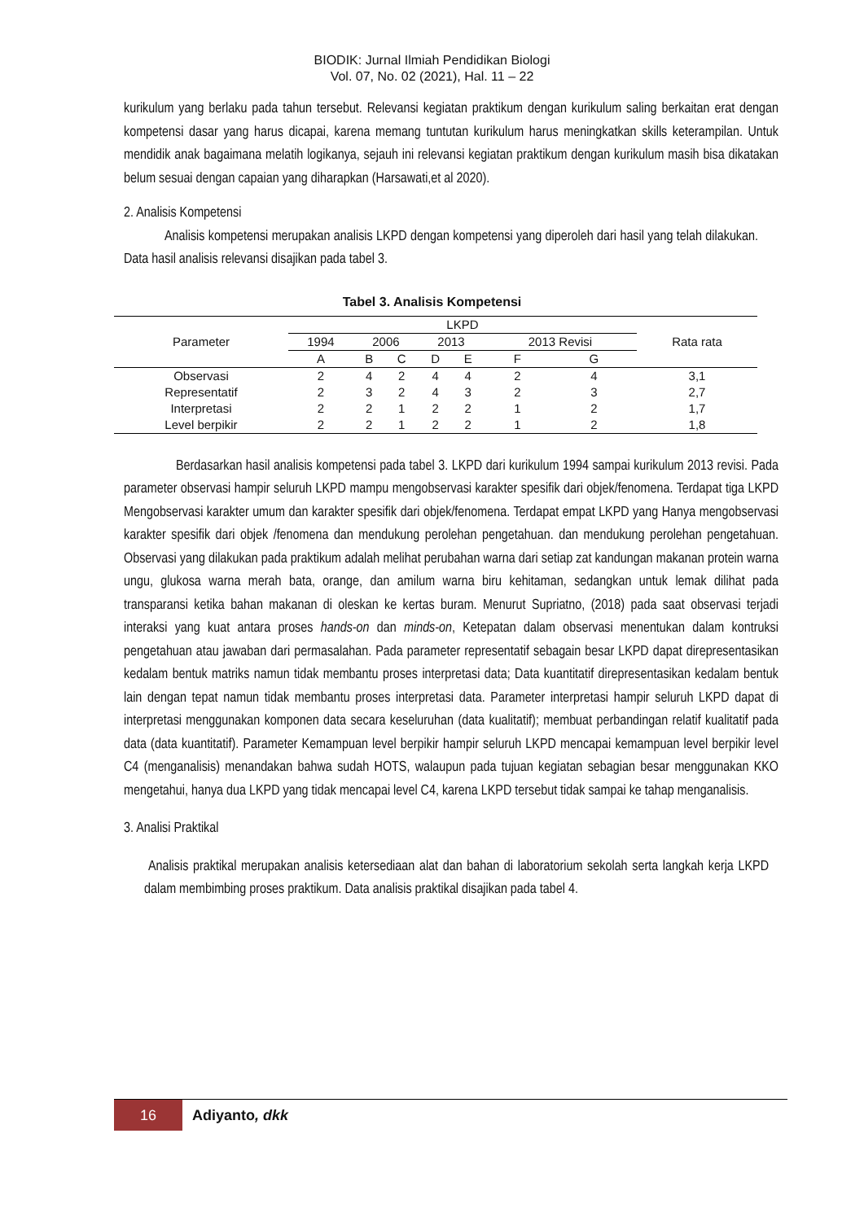BIODIK: Jurnal Ilmiah Pendidikan Biologi
Vol. 07, No. 02 (2021), Hal. 11 – 22
kurikulum yang berlaku pada tahun tersebut. Relevansi kegiatan praktikum dengan kurikulum saling berkaitan erat dengan kompetensi dasar yang harus dicapai, karena memang tuntutan kurikulum harus meningkatkan skills keterampilan. Untuk mendidik anak bagaimana melatih logikanya, sejauh ini relevansi kegiatan praktikum dengan kurikulum masih bisa dikatakan belum sesuai dengan capaian yang diharapkan (Harsawati,et al 2020).
2. Analisis Kompetensi
Analisis kompetensi merupakan analisis LKPD dengan kompetensi yang diperoleh dari hasil yang telah dilakukan. Data hasil analisis relevansi disajikan pada tabel 3.
Tabel 3. Analisis Kompetensi
| Parameter | LKPD | | | | | | | Rata rata |
| --- | --- | --- | --- | --- | --- | --- | --- | --- |
| | 1994 | 2006 | | 2013 | | 2013 Revisi | | |
| | A | B | C | D | E | F | G | |
| Observasi | 2 | 4 | 2 | 4 | 4 | 2 | 4 | 3,1 |
| Representatif | 2 | 3 | 2 | 4 | 3 | 2 | 3 | 2,7 |
| Interpretasi | 2 | 2 | 1 | 2 | 2 | 1 | 2 | 1,7 |
| Level berpikir | 2 | 2 | 1 | 2 | 2 | 1 | 2 | 1,8 |
Berdasarkan hasil analisis kompetensi pada tabel 3. LKPD dari kurikulum 1994 sampai kurikulum 2013 revisi. Pada parameter observasi hampir seluruh LKPD mampu mengobservasi karakter spesifik dari objek/fenomena. Terdapat tiga LKPD Mengobservasi karakter umum dan karakter spesifik dari objek/fenomena. Terdapat empat LKPD yang Hanya mengobservasi karakter spesifik dari objek /fenomena dan mendukung perolehan pengetahuan. dan mendukung perolehan pengetahuan. Observasi yang dilakukan pada praktikum adalah melihat perubahan warna dari setiap zat kandungan makanan protein warna ungu, glukosa warna merah bata, orange, dan amilum warna biru kehitaman, sedangkan untuk lemak dilihat pada transparansi ketika bahan makanan di oleskan ke kertas buram. Menurut Supriatno, (2018) pada saat observasi terjadi interaksi yang kuat antara proses hands-on dan minds-on, Ketepatan dalam observasi menentukan dalam kontruksi pengetahuan atau jawaban dari permasalahan. Pada parameter representatif sebagain besar LKPD dapat direpresentasikan kedalam bentuk matriks namun tidak membantu proses interpretasi data; Data kuantitatif direpresentasikan kedalam bentuk lain dengan tepat namun tidak membantu proses interpretasi data. Parameter interpretasi hampir seluruh LKPD dapat di interpretasi menggunakan komponen data secara keseluruhan (data kualitatif); membuat perbandingan relatif kualitatif pada data (data kuantitatif). Parameter Kemampuan level berpikir hampir seluruh LKPD mencapai kemampuan level berpikir level C4 (menganalisis) menandakan bahwa sudah HOTS, walaupun pada tujuan kegiatan sebagian besar menggunakan KKO mengetahui, hanya dua LKPD yang tidak mencapai level C4, karena LKPD tersebut tidak sampai ke tahap menganalisis.
3. Analisi Praktikal
Analisis praktikal merupakan analisis ketersediaan alat dan bahan di laboratorium sekolah serta langkah kerja LKPD dalam membimbing proses praktikum. Data analisis praktikal disajikan pada tabel 4.
16
Adiyanto, dkk